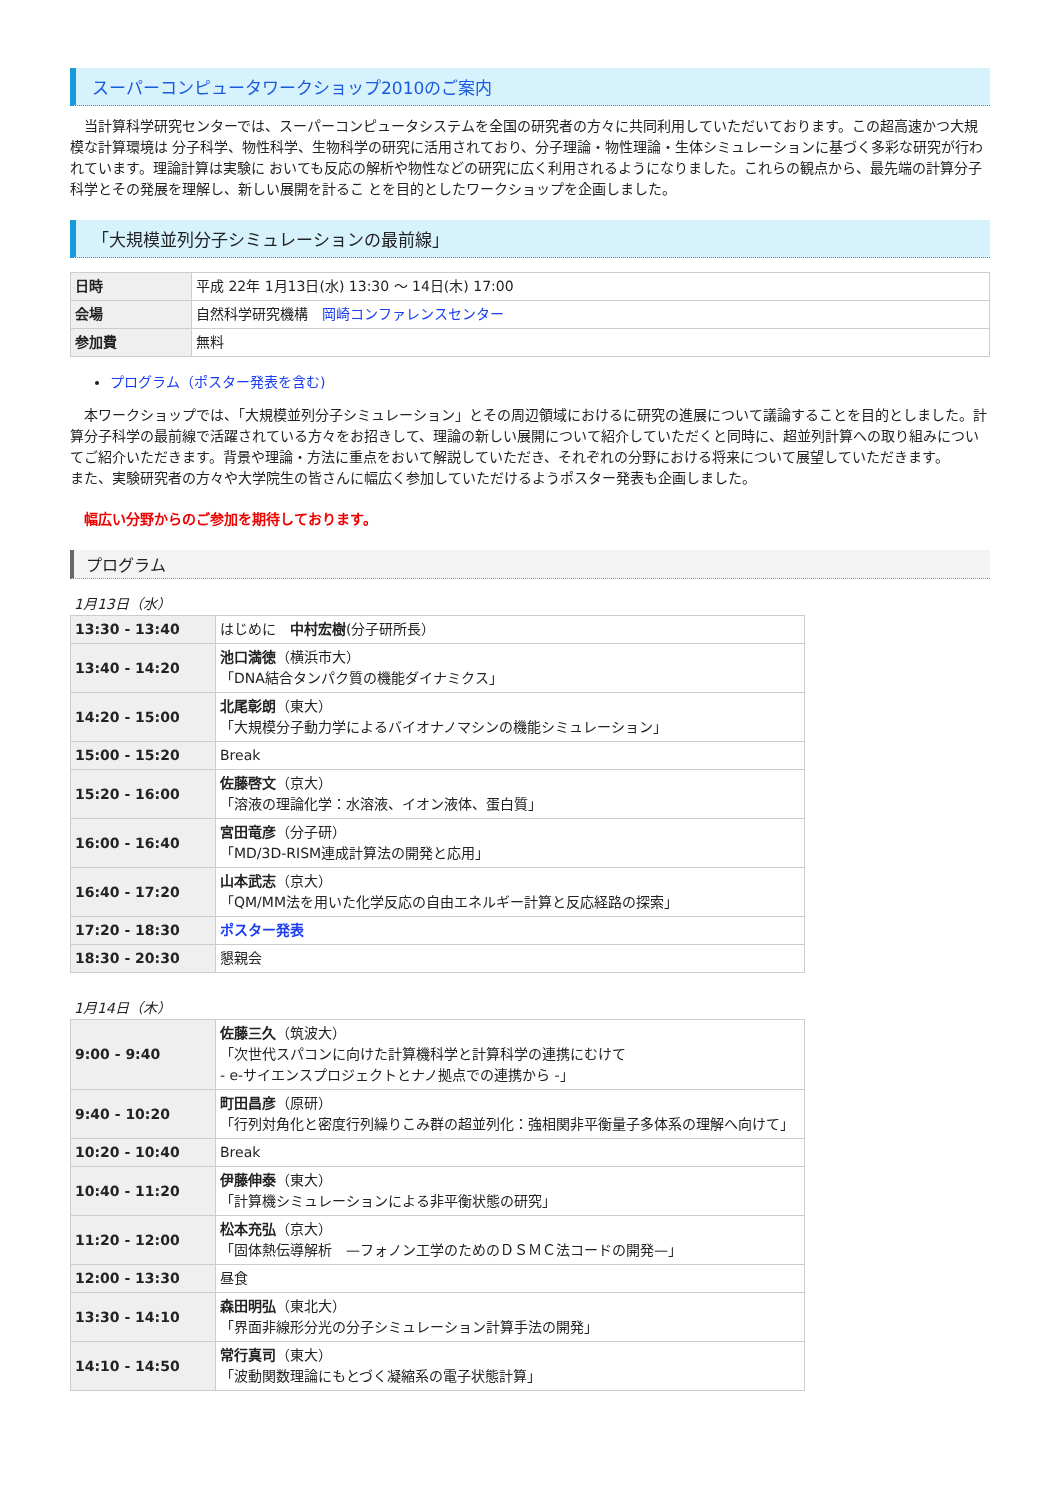スーパーコンピュータワークショップ2010のご案内
　当計算科学研究センターでは、スーパーコンピュータシステムを全国の研究者の方々に共同利用していただいております。この超高速かつ大規模な計算環境は 分子科学、物性科学、生物科学の研究に活用されており、分子理論・物性理論・生体シミュレーションに基づく多彩な研究が行われています。理論計算は実験に おいても反応の解析や物性などの研究に広く利用されるようになりました。これらの観点から、最先端の計算分子科学とその発展を理解し、新しい展開を計るこ とを目的としたワークショップを企画しました。
「大規模並列分子シミュレーションの最前線」
| 日時 | 平成 22年 1月13日(水) 13:30 〜 14日(木) 17:00 |
| 会場 | 自然科学研究機構 岡崎コンファレンスセンター |
| 参加費 | 無料 |
プログラム（ポスター発表を含む)
　本ワークショップでは、「大規模並列分子シミュレーション」とその周辺領域におけるに研究の進展について議論することを目的としました。計算分子科学の最前線で活躍されている方々をお招きして、理論の新しい展開について紹介していただくと同時に、超並列計算への取り組みについてご紹介いただきます。背景や理論・方法に重点をおいて解説していただき、それぞれの分野における将来について展望していただきます。
また、実験研究者の方々や大学院生の皆さんに幅広く参加していただけるようポスター発表も企画しました。
幅広い分野からのご参加を期待しております。
プログラム
1月13日（水）
| 13:30 - 13:40 | はじめに 中村宏樹 (分子研所長） |
| 13:40 - 14:20 | 池口満徳 （横浜市大） 「DNA結合タンパク質の機能ダイナミクス」 |
| 14:20 - 15:00 | 北尾彰朗 （東大） 「大規模分子動力学によるバイオナノマシンの機能シミュレーション」 |
| 15:00 - 15:20 | Break |
| 15:20 - 16:00 | 佐藤啓文 （京大） 「溶液の理論化学：水溶液、イオン液体、蛋白質」 |
| 16:00 - 16:40 | 宮田竜彦 （分子研） 「MD/3D-RISM連成計算法の開発と応用」 |
| 16:40 - 17:20 | 山本武志 （京大） 「QM/MM法を用いた化学反応の自由エネルギー計算と反応経路の探索」 |
| 17:20 - 18:30 | ポスター発表 |
| 18:30 - 20:30 | 懇親会 |
1月14日（木）
| 9:00 - 9:40 | 佐藤三久 （筑波大） 「次世代スパコンに向けた計算機科学と計算科学の連携にむけて - e-サイエンスプロジェクトとナノ拠点での連携から -」 |
| 9:40 - 10:20 | 町田昌彦 （原研） 「行列対角化と密度行列繰りこみ群の超並列化：強相関非平衡量子多体系の理解へ向けて」 |
| 10:20 - 10:40 | Break |
| 10:40 - 11:20 | 伊藤伸泰 （東大） 「計算機シミュレーションによる非平衡状態の研究」 |
| 11:20 - 12:00 | 松本充弘 （京大） 「固体熱伝導解析 —フォノン工学のためのＤＳＭＣ法コードの開発—」 |
| 12:00 - 13:30 | 昼食 |
| 13:30 - 14:10 | 森田明弘 （東北大） 「界面非線形分光の分子シミュレーション計算手法の開発」 |
| 14:10 - 14:50 | 常行真司 （東大） 「波動関数理論にもとづく凝縮系の電子状態計算」 |